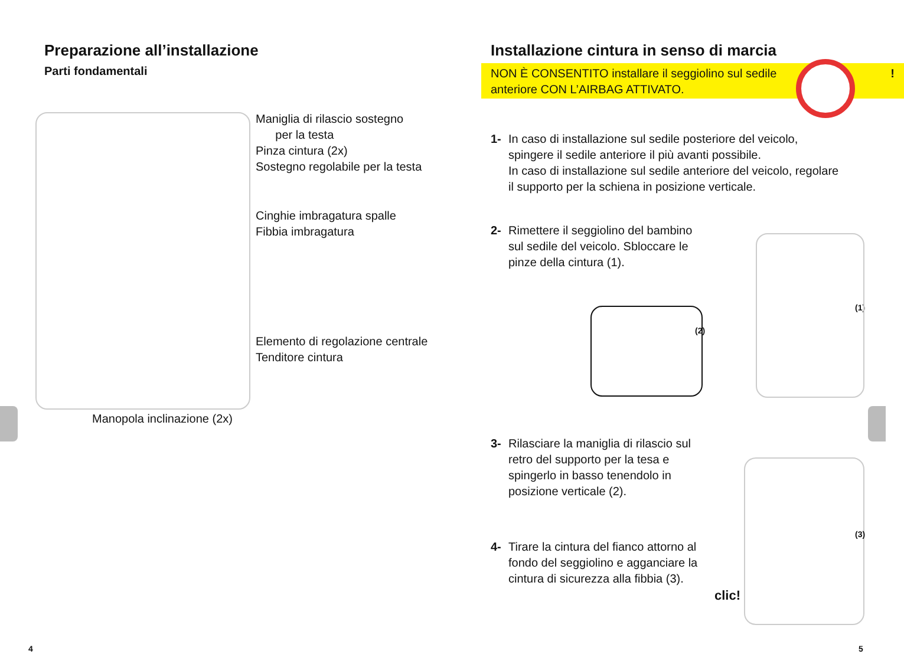Preparazione all’installazione
Parti fondamentali
Maniglia di rilascio sostegno
per la testa
Pinza cintura (2x)
Sostegno regolabile per la testa
Cinghie imbragatura spalle
Fibbia imbragatura
Elemento di regolazione centrale
Tenditore cintura
Manopola inclinazione (2x)
4
Installazione cintura in senso di marcia
NON È CONSENTITO installare il seggiolino sul sedile
anteriore CON L’AIRBAG ATTIVATO. !
1- In caso di installazione sul sedile posteriore del veicolo, spingere il sedile anteriore il più avanti possibile.
In caso di installazione sul sedile anteriore del veicolo, regolare il supporto per la schiena in posizione verticale.
2- Rimettere il seggiolino del bambino sul sedile del veicolo. Sbloccare le pinze della cintura (1).
(2)
(1)
3- Rilasciare la maniglia di rilascio sul retro del supporto per la tesa e spingerlo in basso tenendolo in posizione verticale (2).
4- Tirare la cintura del fianco attorno al fondo del seggiolino e agganciare la cintura di sicurezza alla fibbia (3).
(3)
clic!
5